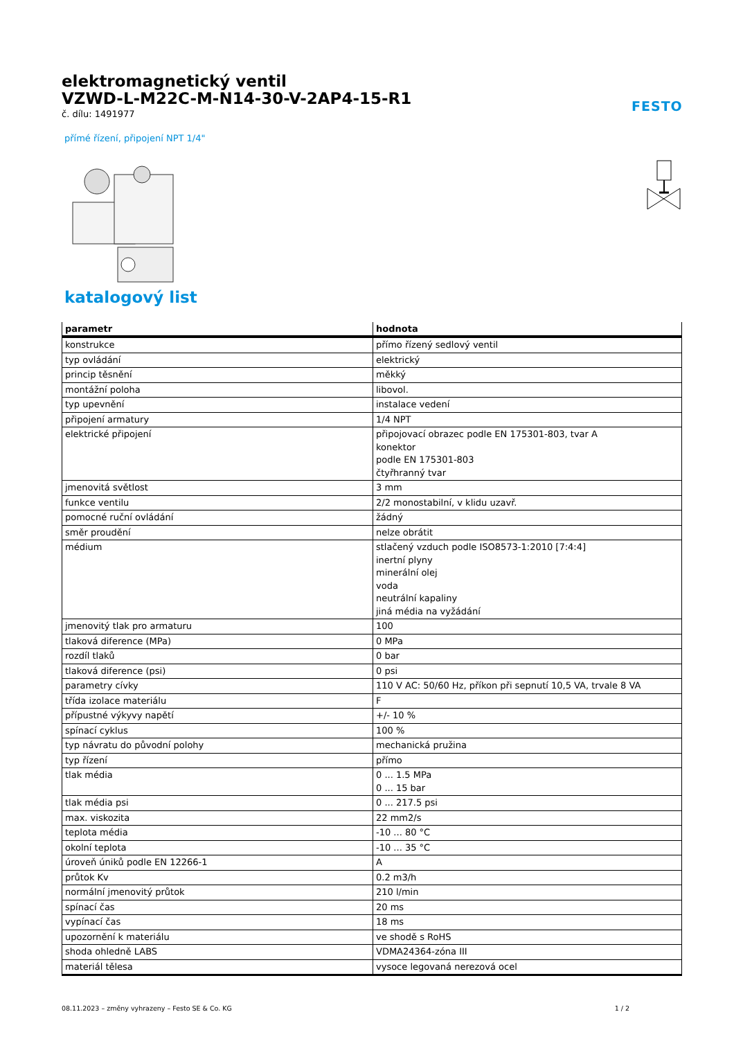elektromagnetický ventil
VZWD-L-M22C-M-N14-30-V-2AP4-15-R1
č. dílu: 1491977
FESTO
přímé řízení, připojení NPT 1/4"
katalogový list
| parametr | hodnota |
| --- | --- |
| konstrukce | přímo řízený sedlový ventil |
| typ ovládání | elektrický |
| princip těsnění | měkký |
| montážní poloha | libovol. |
| typ upevnění | instalace vedení |
| připojení armatury | 1/4 NPT |
| elektrické připojení | připojovací obrazec podle EN 175301-803, tvar A konektor podle EN 175301-803 čtyřhranný tvar |
| jmenovitá světlost | 3 mm |
| funkce ventilu | 2/2 monostabilní, v klidu uzavř. |
| pomocné ruční ovládání | žádný |
| směr proudění | nelze obrátit |
| médium | stlačený vzduch podle ISO8573-1:2010 [7:4:4] inertní plyny minerální olej voda neutrální kapaliny jiná média na vyžádání |
| jmenovitý tlak pro armaturu | 100 |
| tlaková diference (MPa) | 0 MPa |
| rozdíl tlaků | 0 bar |
| tlaková diference (psi) | 0 psi |
| parametry cívky | 110 V AC: 50/60 Hz, příkon při sepnutí 10,5 VA, trvale 8 VA |
| třída izolace materiálu | F |
| přípustné výkyvy napětí | +/- 10 % |
| spínací cyklus | 100 % |
| typ návratu do původní polohy | mechanická pružina |
| typ řízení | přímo |
| tlak média | 0 ... 1.5 MPa 0 ... 15 bar |
| tlak média psi | 0 ... 217.5 psi |
| max. viskozita | 22 mm2/s |
| teplota média | -10 ... 80 °C |
| okolní teplota | -10 ... 35 °C |
| úroveň úniků podle EN 12266-1 | A |
| průtok Kv | 0.2 m3/h |
| normální jmenovitý průtok | 210 l/min |
| spínací čas | 20 ms |
| vypínací čas | 18 ms |
| upozornění k materiálu | ve shodě s RoHS |
| shoda ohledně LABS | VDMA24364-zóna III |
| materiál tělesa | vysoce legovaná nerezová ocel |
08.11.2023 – změny vyhrazeny – Festo SE & Co. KG 1 / 2